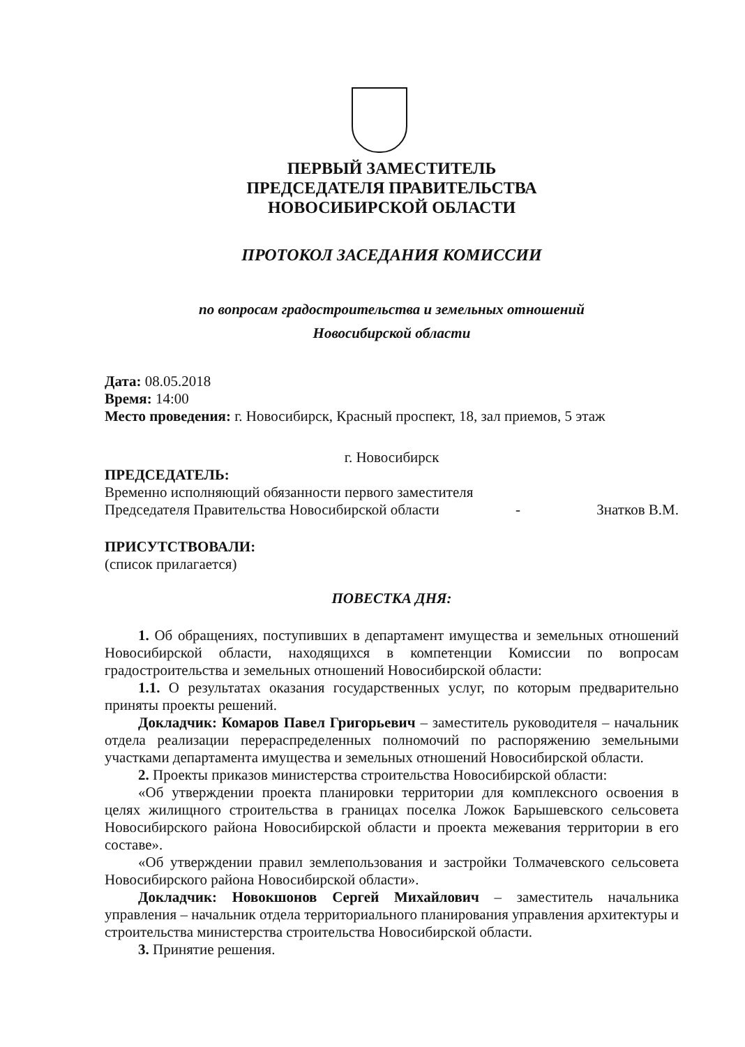ПЕРВЫЙ ЗАМЕСТИТЕЛЬ
ПРЕДСЕДАТЕЛЯ ПРАВИТЕЛЬСТВА
НОВОСИБИРСКОЙ ОБЛАСТИ
ПРОТОКОЛ ЗАСЕДАНИЯ КОМИССИИ
по вопросам градостроительства и земельных отношений
Новосибирской области
Дата: 08.05.2018
Время: 14:00
Место проведения: г. Новосибирск, Красный проспект, 18, зал приемов, 5 этаж
г. Новосибирск
ПРЕДСЕДАТЕЛЬ:
Временно исполняющий обязанности первого заместителя
Председателя Правительства Новосибирской области - Знатков В.М.
ПРИСУТСТВОВАЛИ:
(список прилагается)
ПОВЕСТКА ДНЯ:
1. Об обращениях, поступивших в департамент имущества и земельных отношений Новосибирской области, находящихся в компетенции Комиссии по вопросам градостроительства и земельных отношений Новосибирской области:
1.1. О результатах оказания государственных услуг, по которым предварительно приняты проекты решений.
Докладчик: Комаров Павел Григорьевич – заместитель руководителя – начальник отдела реализации перераспределенных полномочий по распоряжению земельными участками департамента имущества и земельных отношений Новосибирской области.
2. Проекты приказов министерства строительства Новосибирской области:
«Об утверждении проекта планировки территории для комплексного освоения в целях жилищного строительства в границах поселка Ложок Барышевского сельсовета Новосибирского района Новосибирской области и проекта межевания территории в его составе».
«Об утверждении правил землепользования и застройки Толмачевского сельсовета Новосибирского района Новосибирской области».
Докладчик: Новокшонов Сергей Михайлович – заместитель начальника управления – начальник отдела территориального планирования управления архитектуры и строительства министерства строительства Новосибирской области.
3. Принятие решения.